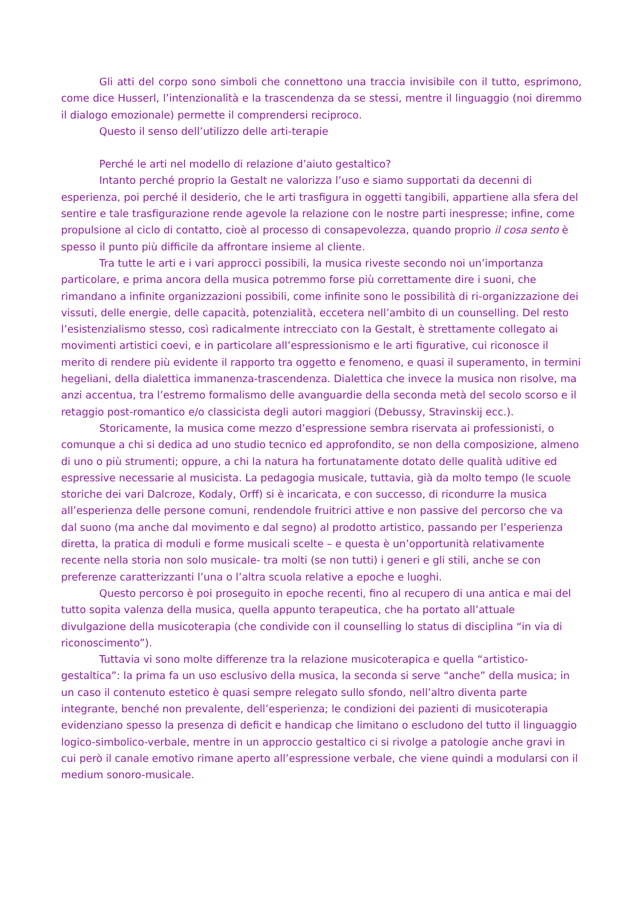Gli atti del corpo sono simboli che connettono una traccia invisibile con il tutto, esprimono, come dice Husserl, l’intenzionalità e la trascendenza da se stessi, mentre il linguaggio (noi diremmo il dialogo emozionale) permette il comprendersi reciproco.
Questo il senso dell’utilizzo delle arti-terapie
Perché le arti nel modello di relazione d’aiuto gestaltico?
Intanto perché proprio la Gestalt ne valorizza l’uso e siamo supportati da decenni di esperienza, poi perché il desiderio, che le arti trasfigura in oggetti tangibili, appartiene alla sfera del sentire e tale trasfigurazione rende agevole la relazione con le nostre parti inespresse; infine, come propulsione al ciclo di contatto, cioè al processo di consapevolezza, quando proprio il cosa sento è spesso il punto più difficile da affrontare insieme al cliente.
Tra tutte le arti e i vari approcci possibili, la musica riveste secondo noi un’importanza particolare, e prima ancora della musica potremmo forse più correttamente dire i suoni, che rimandano a infinite organizzazioni possibili, come infinite sono le possibilità di ri-organizzazione dei vissuti, delle energie, delle capacità, potenzialità, eccetera nell’ambito di un counselling. Del resto l’esistenzialismo stesso, così radicalmente intrecciato con la Gestalt, è strettamente collegato ai movimenti artistici coevi, e in particolare all’espressionismo e le arti figurative, cui riconosce il merito di rendere più evidente il rapporto tra oggetto e fenomeno, e quasi il superamento, in termini hegeliani, della dialettica immanenza-trascendenza. Dialettica che invece la musica non risolve, ma anzi accentua, tra l’estremo formalismo delle avanguardie della seconda metà del secolo scorso e il retaggio post-romantico e/o classicista degli autori maggiori (Debussy, Stravinskij ecc.).
Storicamente, la musica come mezzo d’espressione sembra riservata ai professionisti, o comunque a chi si dedica ad uno studio tecnico ed approfondito, se non della composizione, almeno di uno o più strumenti; oppure, a chi la natura ha fortunatamente dotato delle qualità uditive ed espressive necessarie al musicista. La pedagogia musicale, tuttavia, già da molto tempo (le scuole storiche dei vari Dalcroze, Kodaly, Orff) si è incaricata, e con successo, di ricondurre la musica all’esperienza delle persone comuni, rendendole fruitrici attive e non passive del percorso che va dal suono (ma anche dal movimento e dal segno) al prodotto artistico, passando per l’esperienza diretta, la pratica di moduli e forme musicali scelte – e questa è un’opportunità relativamente recente nella storia non solo musicale- tra molti (se non tutti) i generi e gli stili, anche se con preferenze caratterizzanti l’una o l’altra scuola relative a epoche e luoghi.
Questo percorso è poi proseguito in epoche recenti, fino al recupero di una antica e mai del tutto sopita valenza della musica, quella appunto terapeutica, che ha portato all’attuale divulgazione della musicoterapia (che condivide con il counselling lo status di disciplina “in via di riconoscimento”).
Tuttavia vi sono molte differenze tra la relazione musicoterapica e quella “artistico-gestaltica”: la prima fa un uso esclusivo della musica, la seconda si serve “anche” della musica; in un caso il contenuto estetico è quasi sempre relegato sullo sfondo, nell’altro diventa parte integrante, benché non prevalente, dell’esperienza; le condizioni dei pazienti di musicoterapia evidenziano spesso la presenza di deficit e handicap che limitano o escludono del tutto il linguaggio logico-simbolico-verbale, mentre in un approccio gestaltico ci si rivolge a patologie anche gravi in cui però il canale emotivo rimane aperto all’espressione verbale, che viene quindi a modularsi con il medium sonoro-musicale.